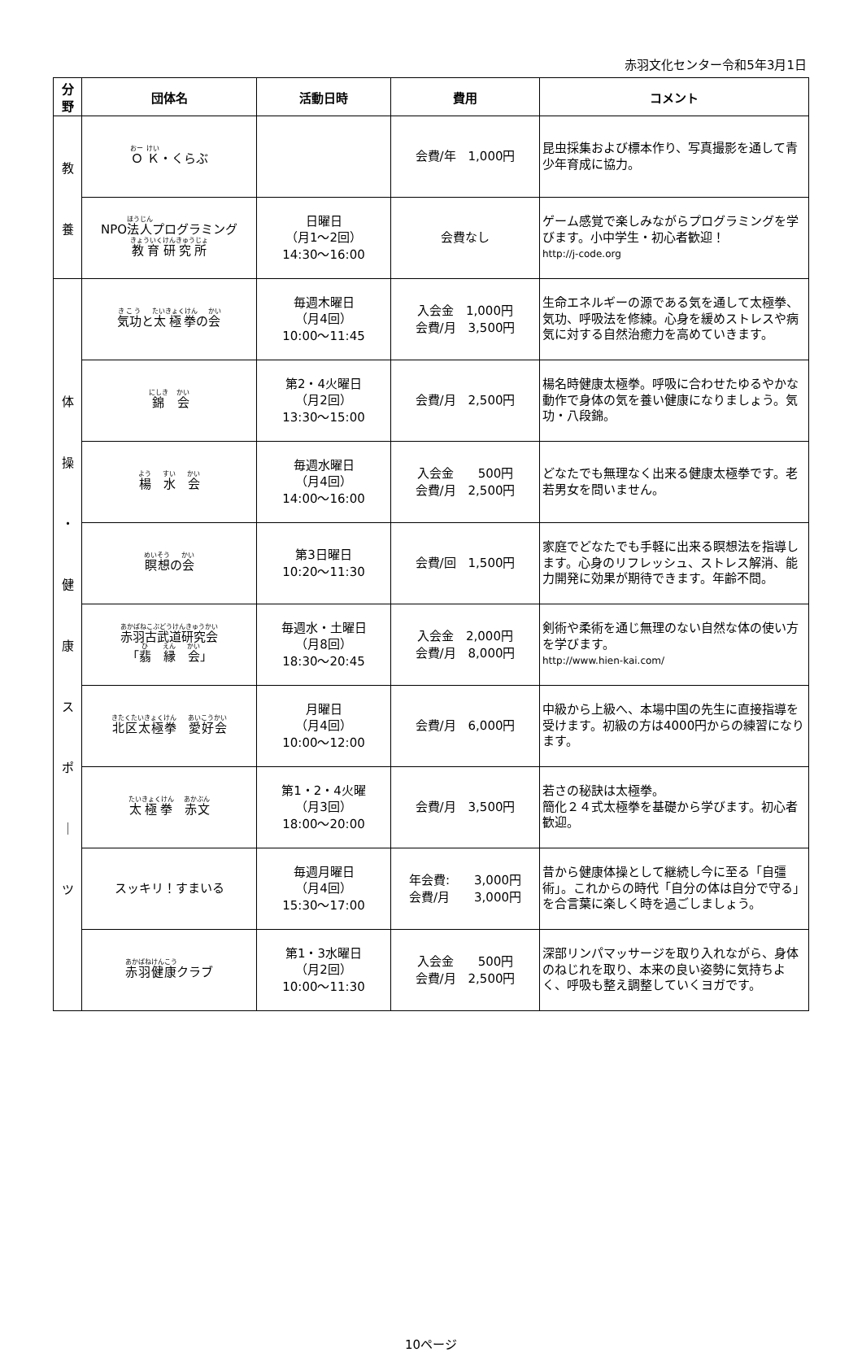赤羽文化センター令和5年3月1日
| 分 野 | 団体名 | 活動日時 | 費用 | コメント |
| --- | --- | --- | --- | --- |
| 教 養 | Ｏ Ｋ ・くらぶ | | 会費/年 1,000円 | 昆虫採集および標本作り、写真撮影を通して青少年育成に協力。 |
| | NPO 法人 プログラミング 教育研究所 | 日曜日 （月1～2回） 14:30～16:00 | 会費なし | ゲーム感覚で楽しみながらプログラミングを学びます。小中学生・初心者歓迎！ http://j-code.org |
| 体 操 ・ 健 康 ス ポ ｜ ツ | 気功 と 太極拳 の 会 | 毎週木曜日 （月4回） 10:00～11:45 | 入会金 1,000円 会費/月 3,500円 | 生命エネルギーの源である気を通して太極拳、気功、呼吸法を修練。心身を緩めストレスや病気に対する自然治癒力を高めていきます。 |
| | 錦 会 | 第2・4火曜日 （月2回） 13:30～15:00 | 会費/月 2,500円 | 楊名時健康太極拳。呼吸に合わせたゆるやかな動作で身体の気を養い健康になりましょう。気功・八段錦。 |
| | 楊 水 会 | 毎週水曜日 （月4回） 14:00～16:00 | 入会金 500円 会費/月 2,500円 | どなたでも無理なく出来る健康太極拳です。老若男女を問いません。 |
| | 瞑想 の 会 | 第3日曜日 10:20～11:30 | 会費/回 1,500円 | 家庭でどなたでも手軽に出来る瞑想法を指導します。心身のリフレッシュ、ストレス解消、能力開発に効果が期待できます。年齢不問。 |
| | 赤羽古武道研究会 「 翡 縁 会 」 | 毎週水・土曜日 （月8回） 18:30～20:45 | 入会金 2,000円 会費/月 8,000円 | 剣術や柔術を通じ無理のない自然な体の使い方を学びます。 http://www.hien-kai.com/ |
| | 北区太極拳 愛好会 | 月曜日 （月4回） 10:00～12:00 | 会費/月 6,000円 | 中級から上級へ、本場中国の先生に直接指導を受けます。初級の方は4000円からの練習になります。 |
| | 太極拳 赤文 | 第1・2・4火曜 （月3回） 18:00～20:00 | 会費/月 3,500円 | 若さの秘訣は太極拳。 簡化２４式太極拳を基礎から学びます。初心者歓迎。 |
| | スッキリ！すまいる | 毎週月曜日 （月4回） 15:30～17:00 | 年会費: 3,000円 会費/月 3,000円 | 昔から健康体操として継続し今に至る「自彊術」。これからの時代「自分の体は自分で守る」を合言葉に楽しく時を過ごしましょう。 |
| | 赤羽健康 クラブ | 第1・3水曜日 （月2回） 10:00～11:30 | 入会金 500円 会費/月 2,500円 | 深部リンパマッサージを取り入れながら、身体のねじれを取り、本来の良い姿勢に気持ちよく、呼吸も整え調整していくヨガです。 |
10ページ